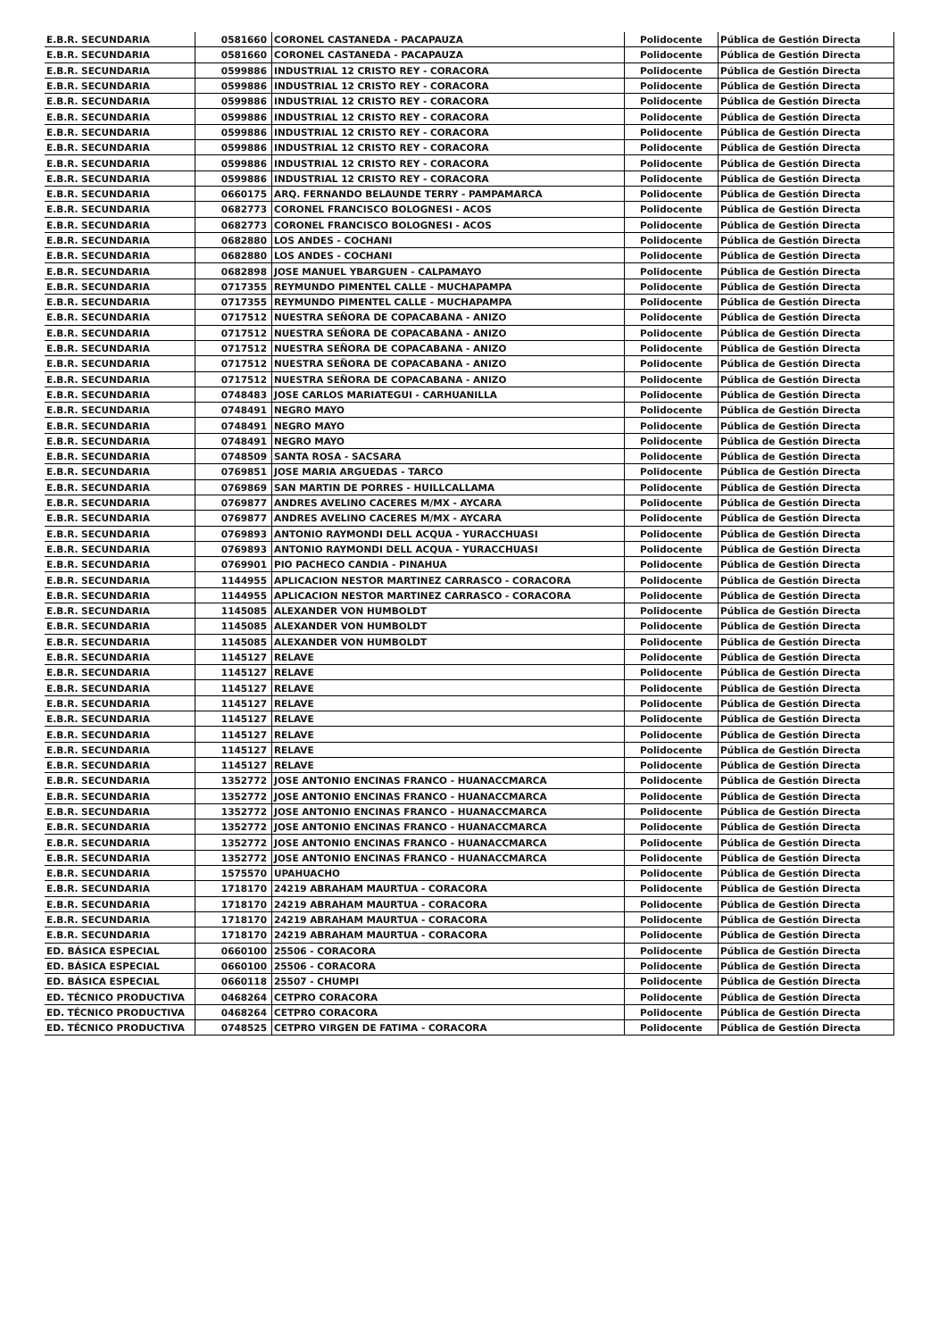| E.B.R. SECUNDARIA | 0581660 | CORONEL CASTANEDA - PACAPAUZA | Polidocente | Pública de Gestión Directa |
| E.B.R. SECUNDARIA | 0581660 | CORONEL CASTANEDA - PACAPAUZA | Polidocente | Pública de Gestión Directa |
| E.B.R. SECUNDARIA | 0599886 | INDUSTRIAL 12 CRISTO REY - CORACORA | Polidocente | Pública de Gestión Directa |
| E.B.R. SECUNDARIA | 0599886 | INDUSTRIAL 12 CRISTO REY - CORACORA | Polidocente | Pública de Gestión Directa |
| E.B.R. SECUNDARIA | 0599886 | INDUSTRIAL 12 CRISTO REY - CORACORA | Polidocente | Pública de Gestión Directa |
| E.B.R. SECUNDARIA | 0599886 | INDUSTRIAL 12 CRISTO REY - CORACORA | Polidocente | Pública de Gestión Directa |
| E.B.R. SECUNDARIA | 0599886 | INDUSTRIAL 12 CRISTO REY - CORACORA | Polidocente | Pública de Gestión Directa |
| E.B.R. SECUNDARIA | 0599886 | INDUSTRIAL 12 CRISTO REY - CORACORA | Polidocente | Pública de Gestión Directa |
| E.B.R. SECUNDARIA | 0599886 | INDUSTRIAL 12 CRISTO REY - CORACORA | Polidocente | Pública de Gestión Directa |
| E.B.R. SECUNDARIA | 0599886 | INDUSTRIAL 12 CRISTO REY - CORACORA | Polidocente | Pública de Gestión Directa |
| E.B.R. SECUNDARIA | 0660175 | ARQ. FERNANDO BELAUNDE TERRY - PAMPAMARCA | Polidocente | Pública de Gestión Directa |
| E.B.R. SECUNDARIA | 0682773 | CORONEL FRANCISCO BOLOGNESI - ACOS | Polidocente | Pública de Gestión Directa |
| E.B.R. SECUNDARIA | 0682773 | CORONEL FRANCISCO BOLOGNESI - ACOS | Polidocente | Pública de Gestión Directa |
| E.B.R. SECUNDARIA | 0682880 | LOS ANDES - COCHANI | Polidocente | Pública de Gestión Directa |
| E.B.R. SECUNDARIA | 0682880 | LOS ANDES - COCHANI | Polidocente | Pública de Gestión Directa |
| E.B.R. SECUNDARIA | 0682898 | JOSE MANUEL YBARGUEN - CALPAMAYO | Polidocente | Pública de Gestión Directa |
| E.B.R. SECUNDARIA | 0717355 | REYMUNDO PIMENTEL CALLE - MUCHAPAMPA | Polidocente | Pública de Gestión Directa |
| E.B.R. SECUNDARIA | 0717355 | REYMUNDO PIMENTEL CALLE - MUCHAPAMPA | Polidocente | Pública de Gestión Directa |
| E.B.R. SECUNDARIA | 0717512 | NUESTRA SEÑORA DE COPACABANA - ANIZO | Polidocente | Pública de Gestión Directa |
| E.B.R. SECUNDARIA | 0717512 | NUESTRA SEÑORA DE COPACABANA - ANIZO | Polidocente | Pública de Gestión Directa |
| E.B.R. SECUNDARIA | 0717512 | NUESTRA SEÑORA DE COPACABANA - ANIZO | Polidocente | Pública de Gestión Directa |
| E.B.R. SECUNDARIA | 0717512 | NUESTRA SEÑORA DE COPACABANA - ANIZO | Polidocente | Pública de Gestión Directa |
| E.B.R. SECUNDARIA | 0717512 | NUESTRA SEÑORA DE COPACABANA - ANIZO | Polidocente | Pública de Gestión Directa |
| E.B.R. SECUNDARIA | 0748483 | JOSE CARLOS MARIATEGUI - CARHUANILLA | Polidocente | Pública de Gestión Directa |
| E.B.R. SECUNDARIA | 0748491 | NEGRO MAYO | Polidocente | Pública de Gestión Directa |
| E.B.R. SECUNDARIA | 0748491 | NEGRO MAYO | Polidocente | Pública de Gestión Directa |
| E.B.R. SECUNDARIA | 0748491 | NEGRO MAYO | Polidocente | Pública de Gestión Directa |
| E.B.R. SECUNDARIA | 0748509 | SANTA ROSA - SACSARA | Polidocente | Pública de Gestión Directa |
| E.B.R. SECUNDARIA | 0769851 | JOSE MARIA ARGUEDAS - TARCO | Polidocente | Pública de Gestión Directa |
| E.B.R. SECUNDARIA | 0769869 | SAN MARTIN DE PORRES - HUILLCALLAMA | Polidocente | Pública de Gestión Directa |
| E.B.R. SECUNDARIA | 0769877 | ANDRES AVELINO CACERES M/MX - AYCARA | Polidocente | Pública de Gestión Directa |
| E.B.R. SECUNDARIA | 0769877 | ANDRES AVELINO CACERES M/MX - AYCARA | Polidocente | Pública de Gestión Directa |
| E.B.R. SECUNDARIA | 0769893 | ANTONIO RAYMONDI DELL ACQUA - YURACCHUASI | Polidocente | Pública de Gestión Directa |
| E.B.R. SECUNDARIA | 0769893 | ANTONIO RAYMONDI DELL ACQUA - YURACCHUASI | Polidocente | Pública de Gestión Directa |
| E.B.R. SECUNDARIA | 0769901 | PIO PACHECO CANDIA - PINAHUA | Polidocente | Pública de Gestión Directa |
| E.B.R. SECUNDARIA | 1144955 | APLICACION NESTOR MARTINEZ CARRASCO - CORACORA | Polidocente | Pública de Gestión Directa |
| E.B.R. SECUNDARIA | 1144955 | APLICACION NESTOR MARTINEZ CARRASCO - CORACORA | Polidocente | Pública de Gestión Directa |
| E.B.R. SECUNDARIA | 1145085 | ALEXANDER VON HUMBOLDT | Polidocente | Pública de Gestión Directa |
| E.B.R. SECUNDARIA | 1145085 | ALEXANDER VON HUMBOLDT | Polidocente | Pública de Gestión Directa |
| E.B.R. SECUNDARIA | 1145085 | ALEXANDER VON HUMBOLDT | Polidocente | Pública de Gestión Directa |
| E.B.R. SECUNDARIA | 1145127 | RELAVE | Polidocente | Pública de Gestión Directa |
| E.B.R. SECUNDARIA | 1145127 | RELAVE | Polidocente | Pública de Gestión Directa |
| E.B.R. SECUNDARIA | 1145127 | RELAVE | Polidocente | Pública de Gestión Directa |
| E.B.R. SECUNDARIA | 1145127 | RELAVE | Polidocente | Pública de Gestión Directa |
| E.B.R. SECUNDARIA | 1145127 | RELAVE | Polidocente | Pública de Gestión Directa |
| E.B.R. SECUNDARIA | 1145127 | RELAVE | Polidocente | Pública de Gestión Directa |
| E.B.R. SECUNDARIA | 1145127 | RELAVE | Polidocente | Pública de Gestión Directa |
| E.B.R. SECUNDARIA | 1145127 | RELAVE | Polidocente | Pública de Gestión Directa |
| E.B.R. SECUNDARIA | 1352772 | JOSE ANTONIO ENCINAS FRANCO - HUANACCMARCA | Polidocente | Pública de Gestión Directa |
| E.B.R. SECUNDARIA | 1352772 | JOSE ANTONIO ENCINAS FRANCO - HUANACCMARCA | Polidocente | Pública de Gestión Directa |
| E.B.R. SECUNDARIA | 1352772 | JOSE ANTONIO ENCINAS FRANCO - HUANACCMARCA | Polidocente | Pública de Gestión Directa |
| E.B.R. SECUNDARIA | 1352772 | JOSE ANTONIO ENCINAS FRANCO - HUANACCMARCA | Polidocente | Pública de Gestión Directa |
| E.B.R. SECUNDARIA | 1352772 | JOSE ANTONIO ENCINAS FRANCO - HUANACCMARCA | Polidocente | Pública de Gestión Directa |
| E.B.R. SECUNDARIA | 1352772 | JOSE ANTONIO ENCINAS FRANCO - HUANACCMARCA | Polidocente | Pública de Gestión Directa |
| E.B.R. SECUNDARIA | 1575570 | UPAHUACHO | Polidocente | Pública de Gestión Directa |
| E.B.R. SECUNDARIA | 1718170 | 24219 ABRAHAM MAURTUA - CORACORA | Polidocente | Pública de Gestión Directa |
| E.B.R. SECUNDARIA | 1718170 | 24219 ABRAHAM MAURTUA - CORACORA | Polidocente | Pública de Gestión Directa |
| E.B.R. SECUNDARIA | 1718170 | 24219 ABRAHAM MAURTUA - CORACORA | Polidocente | Pública de Gestión Directa |
| E.B.R. SECUNDARIA | 1718170 | 24219 ABRAHAM MAURTUA - CORACORA | Polidocente | Pública de Gestión Directa |
| ED. BÁSICA ESPECIAL | 0660100 | 25506 - CORACORA | Polidocente | Pública de Gestión Directa |
| ED. BÁSICA ESPECIAL | 0660100 | 25506 - CORACORA | Polidocente | Pública de Gestión Directa |
| ED. BÁSICA ESPECIAL | 0660118 | 25507 - CHUMPI | Polidocente | Pública de Gestión Directa |
| ED. TÉCNICO PRODUCTIVA | 0468264 | CETPRO CORACORA | Polidocente | Pública de Gestión Directa |
| ED. TÉCNICO PRODUCTIVA | 0468264 | CETPRO CORACORA | Polidocente | Pública de Gestión Directa |
| ED. TÉCNICO PRODUCTIVA | 0748525 | CETPRO VIRGEN DE FATIMA - CORACORA | Polidocente | Pública de Gestión Directa |